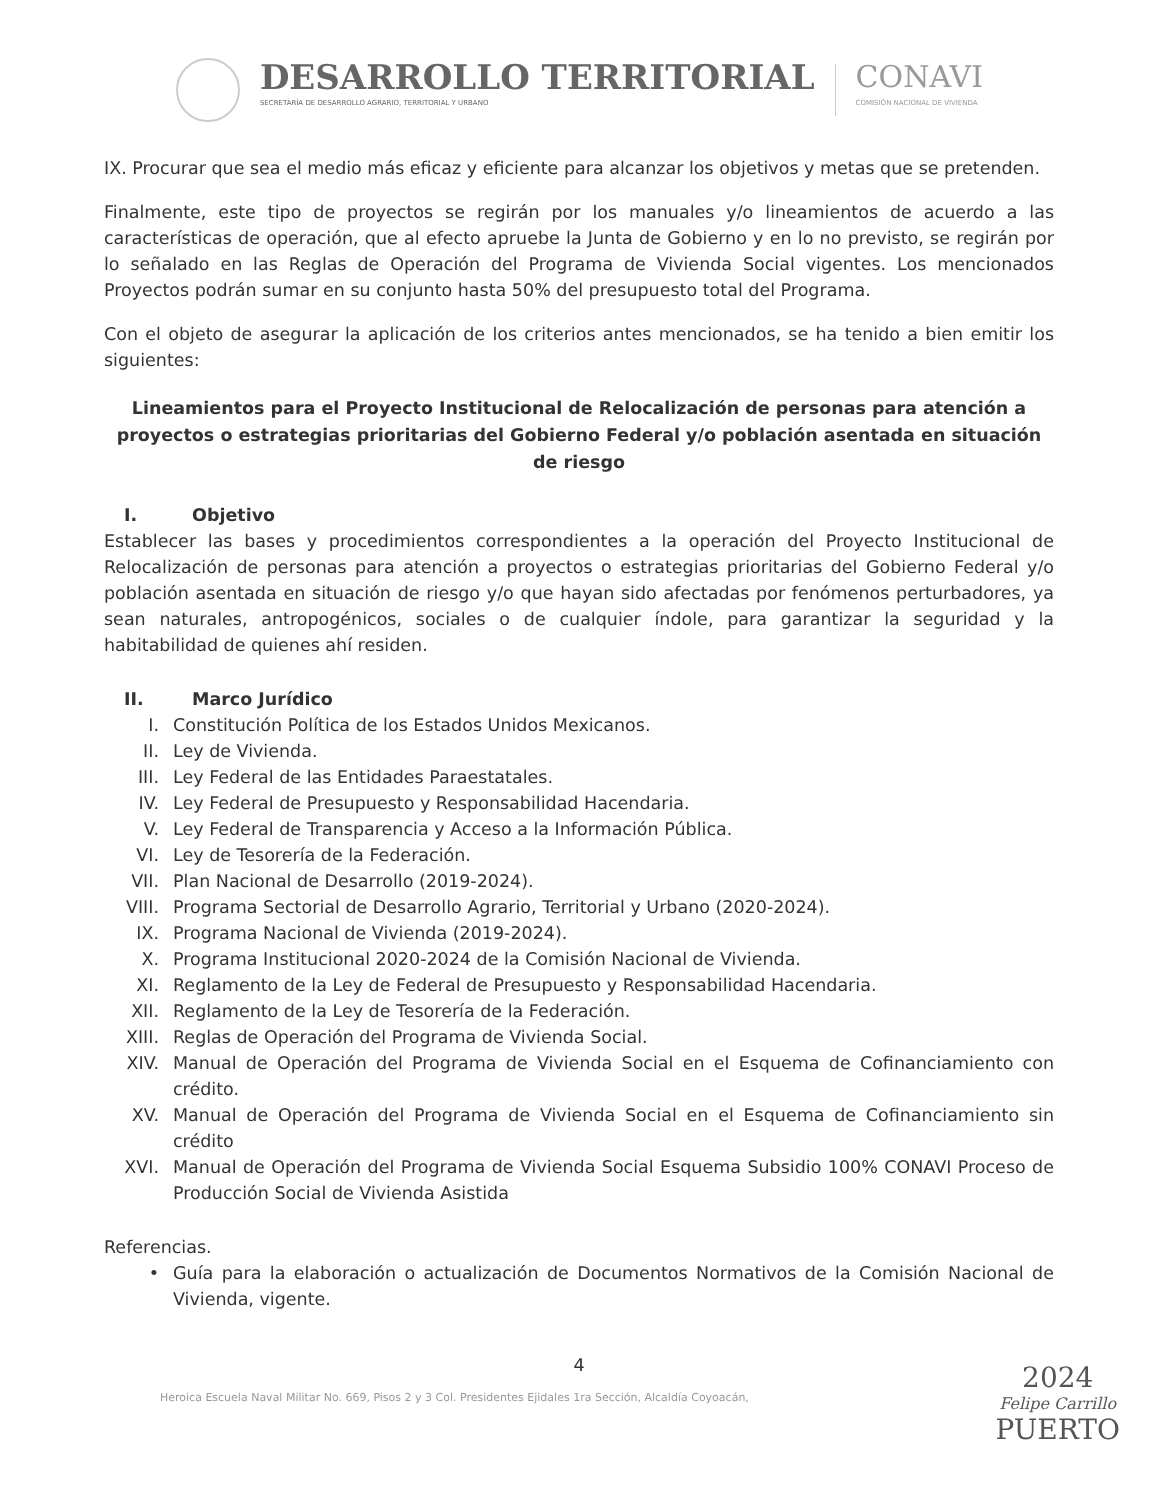DESARROLLO TERRITORIAL
SECRETARÍA DE DESARROLLO AGRARIO, TERRITORIAL Y URBANO
CONAVI
COMISIÓN NACIONAL DE VIVIENDA
IX. Procurar que sea el medio más eficaz y eficiente para alcanzar los objetivos y metas que se pretenden.
Finalmente, este tipo de proyectos se regirán por los manuales y/o lineamientos de acuerdo a las características de operación, que al efecto apruebe la Junta de Gobierno y en lo no previsto, se regirán por lo señalado en las Reglas de Operación del Programa de Vivienda Social vigentes. Los mencionados Proyectos podrán sumar en su conjunto hasta 50% del presupuesto total del Programa.
Con el objeto de asegurar la aplicación de los criterios antes mencionados, se ha tenido a bien emitir los siguientes:
Lineamientos para el Proyecto Institucional de Relocalización de personas para atención a proyectos o estrategias prioritarias del Gobierno Federal y/o población asentada en situación de riesgo
I. Objetivo
Establecer las bases y procedimientos correspondientes a la operación del Proyecto Institucional de Relocalización de personas para atención a proyectos o estrategias prioritarias del Gobierno Federal y/o población asentada en situación de riesgo y/o que hayan sido afectadas por fenómenos perturbadores, ya sean naturales, antropogénicos, sociales o de cualquier índole, para garantizar la seguridad y la habitabilidad de quienes ahí residen.
II. Marco Jurídico
I. Constitución Política de los Estados Unidos Mexicanos.
II. Ley de Vivienda.
III. Ley Federal de las Entidades Paraestatales.
IV. Ley Federal de Presupuesto y Responsabilidad Hacendaria.
V. Ley Federal de Transparencia y Acceso a la Información Pública.
VI. Ley de Tesorería de la Federación.
VII. Plan Nacional de Desarrollo (2019-2024).
VIII. Programa Sectorial de Desarrollo Agrario, Territorial y Urbano (2020-2024).
IX. Programa Nacional de Vivienda (2019-2024).
X. Programa Institucional 2020-2024 de la Comisión Nacional de Vivienda.
XI. Reglamento de la Ley de Federal de Presupuesto y Responsabilidad Hacendaria.
XII. Reglamento de la Ley de Tesorería de la Federación.
XIII. Reglas de Operación del Programa de Vivienda Social.
XIV. Manual de Operación del Programa de Vivienda Social en el Esquema de Cofinanciamiento con crédito.
XV. Manual de Operación del Programa de Vivienda Social en el Esquema de Cofinanciamiento sin crédito
XVI. Manual de Operación del Programa de Vivienda Social Esquema Subsidio 100% CONAVI Proceso de Producción Social de Vivienda Asistida
Referencias.
• Guía para la elaboración o actualización de Documentos Normativos de la Comisión Nacional de Vivienda, vigente.
4
2024
Felipe Carrillo
PUERTO
Heroica Escuela Naval Militar No. 669, Pisos 2 y 3 Col. Presidentes Ejidales 1ra Sección, Alcaldía Coyoacán,